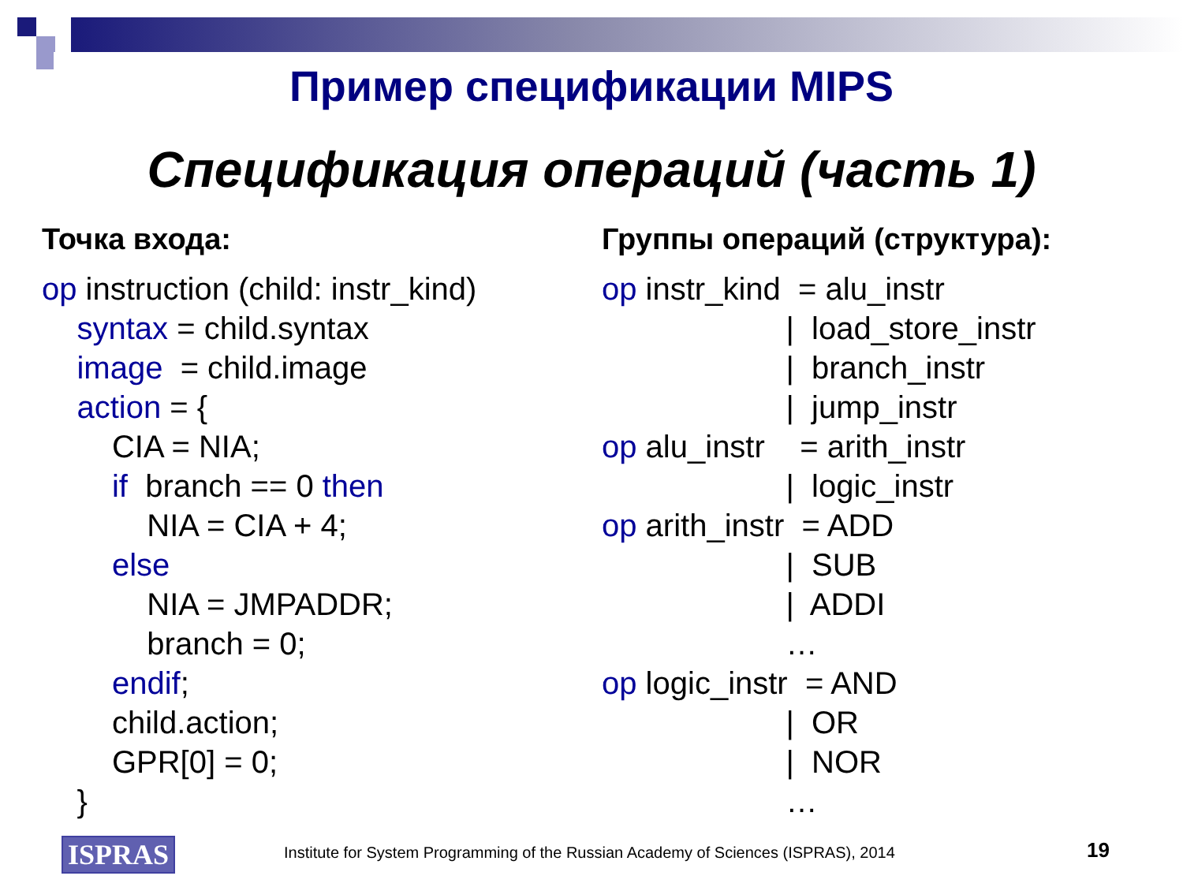Пример спецификации MIPS
Спецификация операций (часть 1)
Точка входа:
op instruction (child: instr_kind) syntax = child.syntax image = child.image action = { CIA = NIA; if branch == 0 then NIA = CIA + 4; else NIA = JMPADDR; branch = 0; endif; child.action; GPR[0] = 0; }
Группы операций (структура):
op instr_kind = alu_instr | load_store_instr | branch_instr | jump_instr op alu_instr = arith_instr | logic_instr op arith_instr = ADD | SUB | ADDI … op logic_instr = AND | OR | NOR …
ISPRAS
Institute for System Programming of the Russian Academy of Sciences (ISPRAS), 2014
19